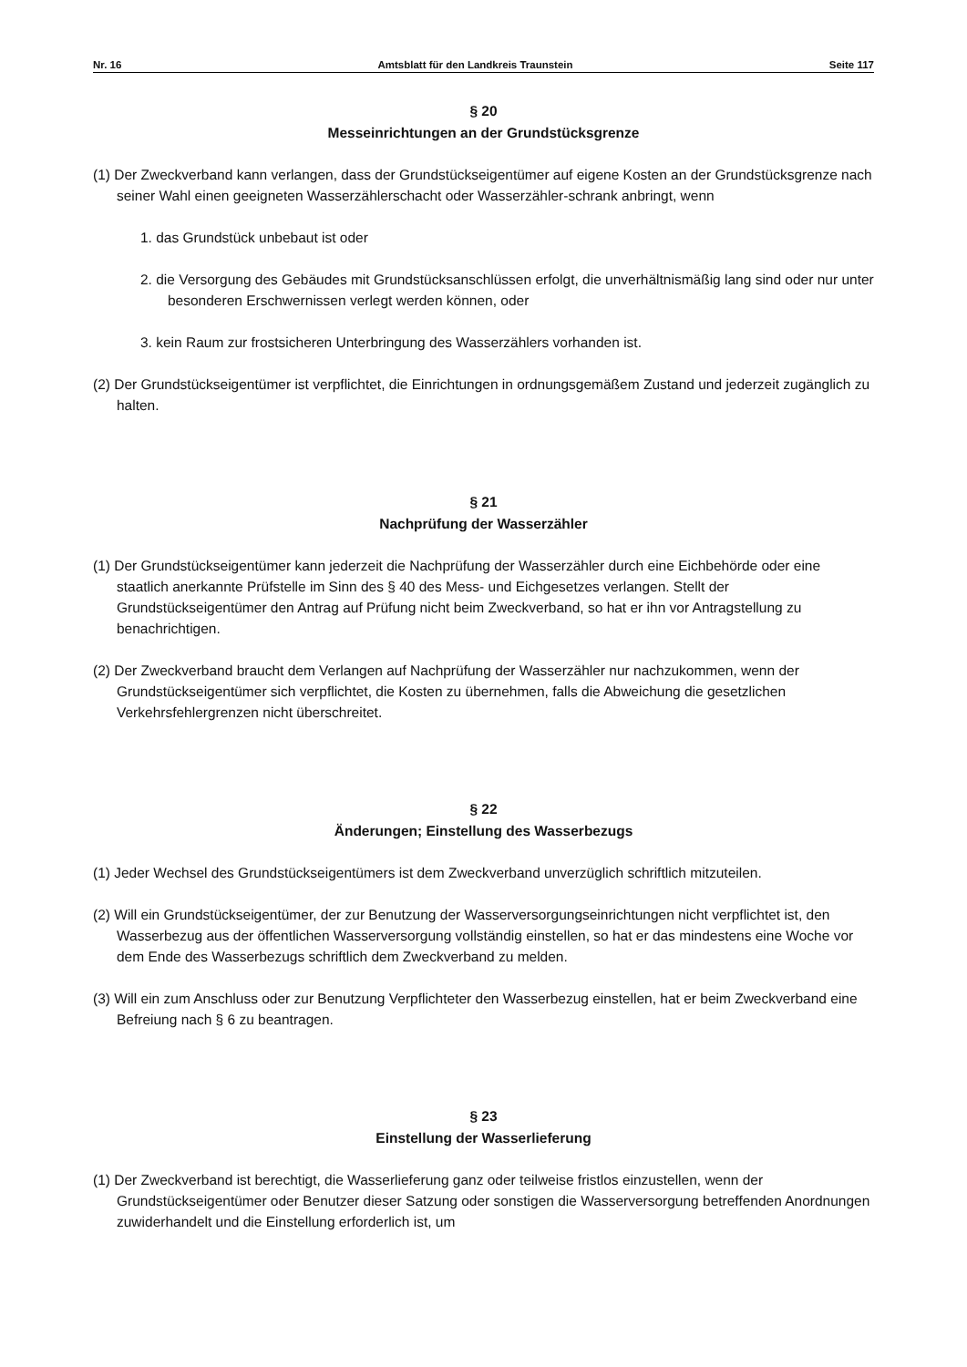Nr. 16 Amtsblatt für den Landkreis Traunstein Seite 117
§ 20
Messeinrichtungen an der Grundstücksgrenze
(1) Der Zweckverband kann verlangen, dass der Grundstückseigentümer auf eigene Kosten an der Grundstücksgrenze nach seiner Wahl einen geeigneten Wasserzählerschacht oder Wasserzähler-schrank anbringt, wenn
1. das Grundstück unbebaut ist oder
2. die Versorgung des Gebäudes mit Grundstücksanschlüssen erfolgt, die unverhältnismäßig lang sind oder nur unter besonderen Erschwernissen verlegt werden können, oder
3. kein Raum zur frostsicheren Unterbringung des Wasserzählers vorhanden ist.
(2) Der Grundstückseigentümer ist verpflichtet, die Einrichtungen in ordnungsgemäßem Zustand und jederzeit zugänglich zu halten.
§ 21
Nachprüfung der Wasserzähler
(1) Der Grundstückseigentümer kann jederzeit die Nachprüfung der Wasserzähler durch eine Eichbehörde oder eine staatlich anerkannte Prüfstelle im Sinn des § 40 des Mess- und Eichgesetzes verlangen. Stellt der Grundstückseigentümer den Antrag auf Prüfung nicht beim Zweckverband, so hat er ihn vor Antragstellung zu benachrichtigen.
(2) Der Zweckverband braucht dem Verlangen auf Nachprüfung der Wasserzähler nur nachzukommen, wenn der Grundstückseigentümer sich verpflichtet, die Kosten zu übernehmen, falls die Abweichung die gesetzlichen Verkehrsfehlergrenzen nicht überschreitet.
§ 22
Änderungen; Einstellung des Wasserbezugs
(1) Jeder Wechsel des Grundstückseigentümers ist dem Zweckverband unverzüglich schriftlich mitzuteilen.
(2) Will ein Grundstückseigentümer, der zur Benutzung der Wasserversorgungseinrichtungen nicht verpflichtet ist, den Wasserbezug aus der öffentlichen Wasserversorgung vollständig einstellen, so hat er das mindestens eine Woche vor dem Ende des Wasserbezugs schriftlich dem Zweckverband zu melden.
(3) Will ein zum Anschluss oder zur Benutzung Verpflichteter den Wasserbezug einstellen, hat er beim Zweckverband eine Befreiung nach § 6 zu beantragen.
§ 23
Einstellung der Wasserlieferung
(1) Der Zweckverband ist berechtigt, die Wasserlieferung ganz oder teilweise fristlos einzustellen, wenn der Grundstückseigentümer oder Benutzer dieser Satzung oder sonstigen die Wasserversorgung betreffenden Anordnungen zuwiderhandelt und die Einstellung erforderlich ist, um